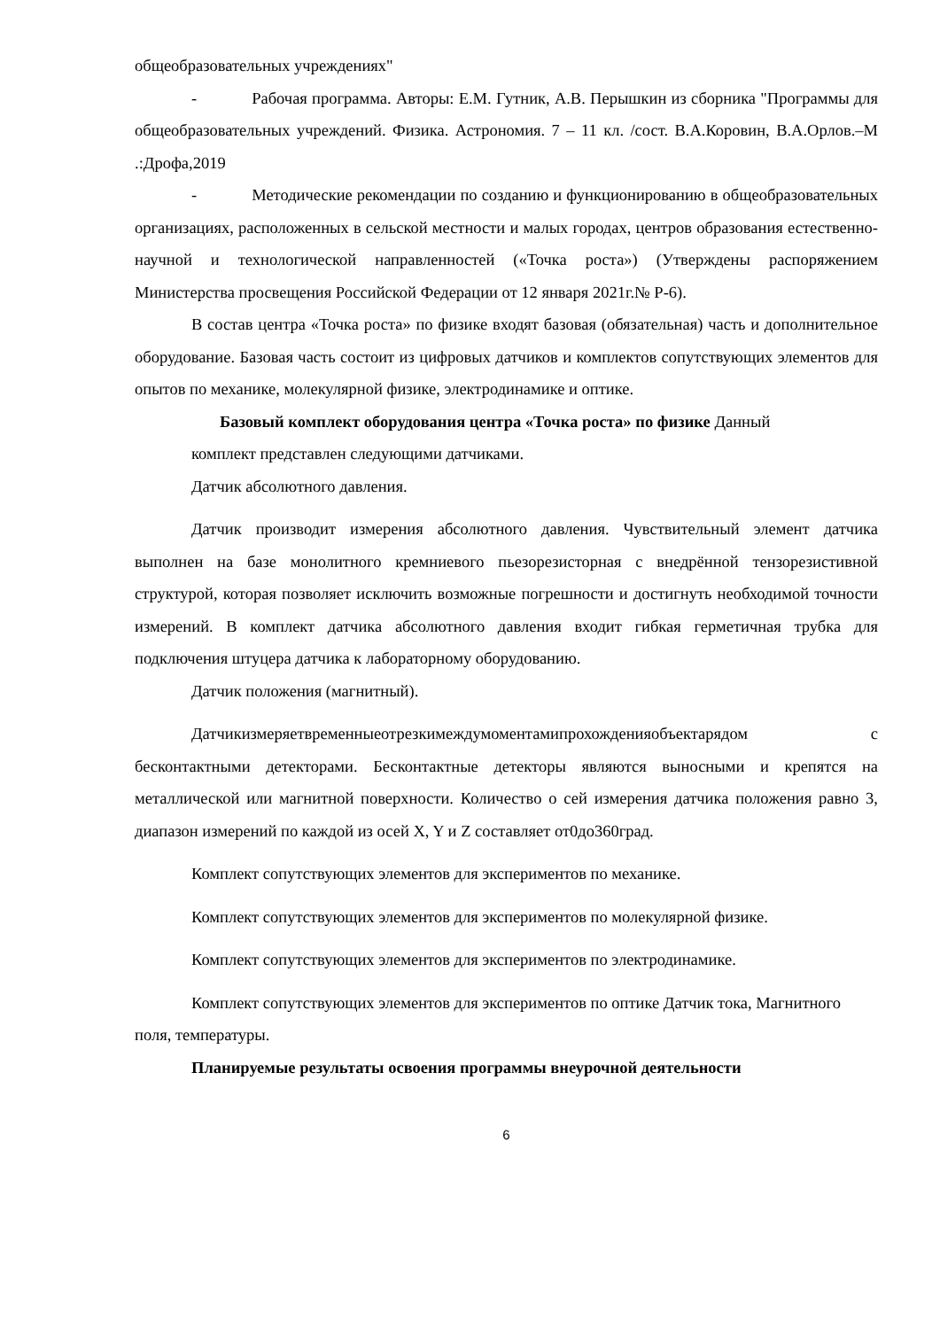общеобразовательных учреждениях"
- Рабочая программа. Авторы: Е.М. Гутник, А.В. Перышкин из сборника "Программы для общеобразовательных учреждений. Физика. Астрономия. 7 – 11 кл. /сост. В.А.Коровин, В.А.Орлов.–М .:Дрофа,2019
- Методические рекомендации по созданию и функционированию в общеобразовательных организациях, расположенных в сельской местности и малых городах, центров образования естественно- научной и технологической направленностей («Точка роста») (Утверждены распоряжением Министерства просвещения Российской Федерации от 12 января 2021г.№ Р-6).
В состав центра «Точка роста» по физике входят базовая (обязательная) часть и дополнительное оборудование. Базовая часть состоит из цифровых датчиков и комплектов сопутствующих элементов для опытов по механике, молекулярной физике, электродинамике и оптике.
Базовый комплект оборудования центра «Точка роста» по физике Данный
комплект представлен следующими датчиками.
Датчик абсолютного давления.
Датчик производит измерения абсолютного давления. Чувствительный элемент датчика выполнен на базе монолитного кремниевого пьезорезисторная с внедрённой тензорезистивной структурой, которая позволяет исключить возможные погрешности и достигнуть необходимой точности измерений. В комплект датчика абсолютного давления входит гибкая герметичная трубка для подключения штуцера датчика к лабораторному оборудованию.
Датчик положения (магнитный).
Датчикизмеряетвременныеотрезкимеждумоментамипрохожденияобъектарядом с бесконтактными детекторами. Бесконтактные детекторы являются выносными и крепятся на металлической или магнитной поверхности. Количество о сей измерения датчика положения равно 3, диапазон измерений по каждой из осей X, Y и Z составляет от0до360град.
Комплект сопутствующих элементов для экспериментов по механике.
Комплект сопутствующих элементов для экспериментов по молекулярной физике.
Комплект сопутствующих элементов для экспериментов по электродинамике.
Комплект сопутствующих элементов для экспериментов по оптике Датчик тока, Магнитного поля, температуры.
Планируемые результаты освоения программы внеурочной деятельности
6